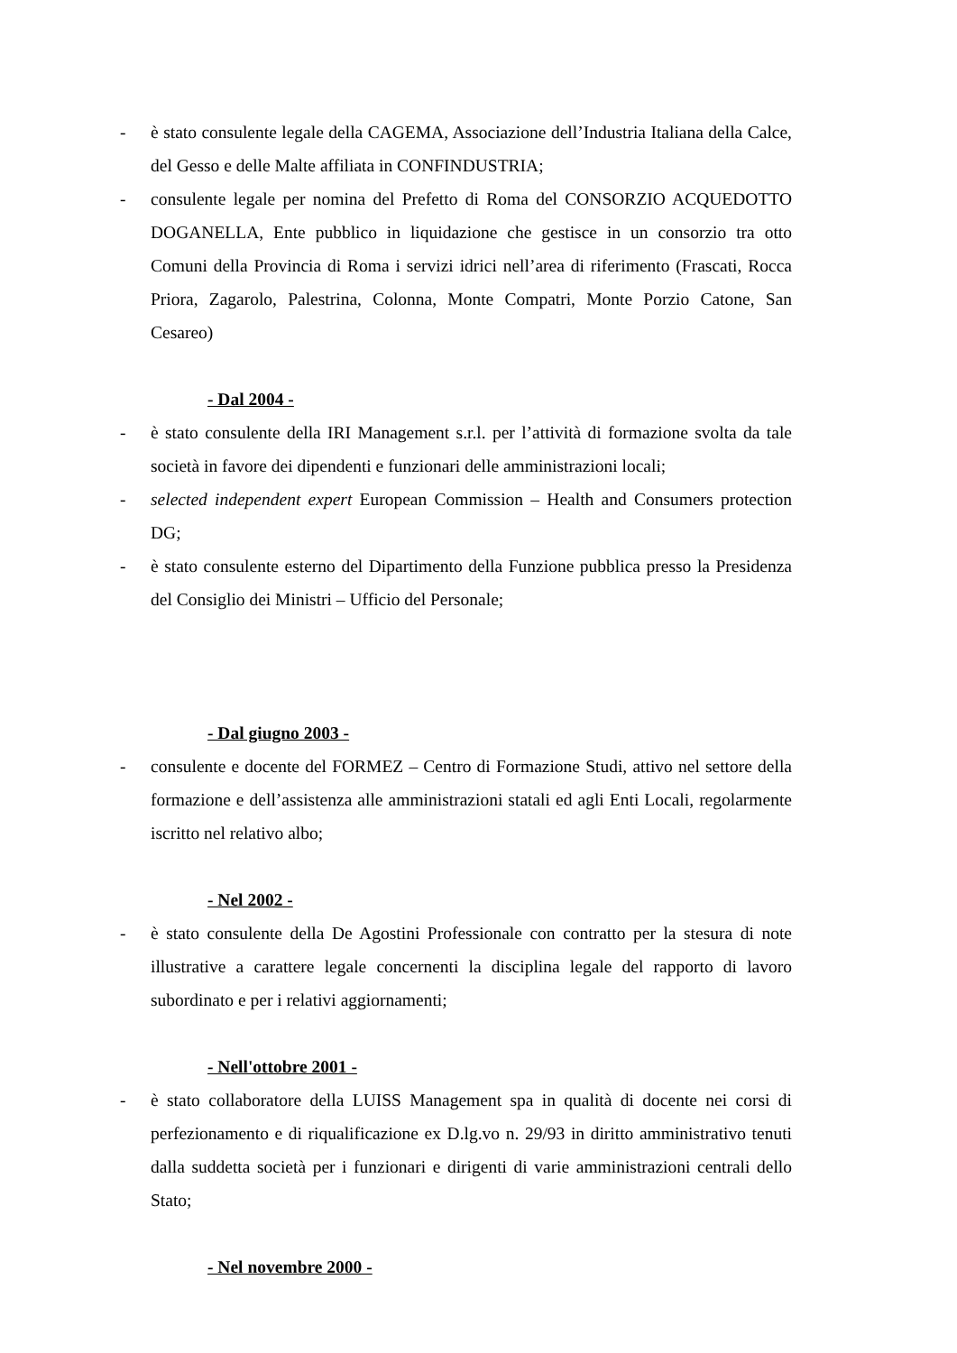- è stato consulente legale della CAGEMA, Associazione dell’Industria Italiana della Calce, del Gesso e delle Malte affiliata in CONFINDUSTRIA;
- consulente legale per nomina del Prefetto di Roma del CONSORZIO ACQUEDOTTO DOGANELLA, Ente pubblico in liquidazione che gestisce in un consorzio tra otto Comuni della Provincia di Roma i servizi idrici nell’area di riferimento (Frascati, Rocca Priora, Zagarolo, Palestrina, Colonna, Monte Compatri, Monte Porzio Catone, San Cesareo)
- Dal 2004 -
- è stato consulente della IRI Management s.r.l. per l’attività di formazione svolta da tale società in favore dei dipendenti e funzionari delle amministrazioni locali;
- selected independent expert European Commission – Health and Consumers protection DG;
- è stato consulente esterno del Dipartimento della Funzione pubblica presso la Presidenza del Consiglio dei Ministri – Ufficio del Personale;
- Dal giugno 2003 -
- consulente e docente del FORMEZ – Centro di Formazione Studi, attivo nel settore della formazione e dell’assistenza alle amministrazioni statali ed agli Enti Locali, regolarmente iscritto nel relativo albo;
- Nel 2002 -
- è stato consulente della De Agostini Professionale con contratto per la stesura di note illustrative a carattere legale concernenti la disciplina legale del rapporto di lavoro subordinato e per i relativi aggiornamenti;
- Nell'ottobre 2001 -
- è stato collaboratore della LUISS Management spa in qualità di docente nei corsi di perfezionamento e di riqualificazione ex D.lg.vo n. 29/93 in diritto amministrativo tenuti dalla suddetta società per i funzionari e dirigenti di varie amministrazioni centrali dello Stato;
- Nel novembre 2000 -